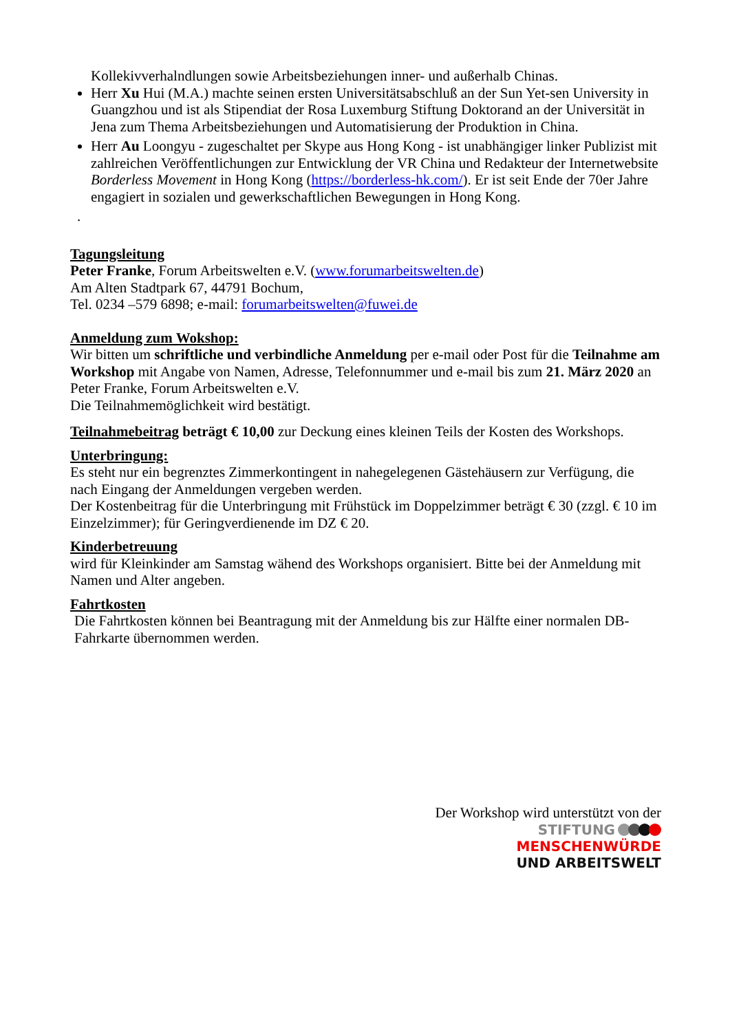Kollekivverhalndlungen sowie Arbeitsbeziehungen inner- und außerhalb Chinas.
Herr Xu Hui (M.A.) machte seinen ersten Universitätsabschluß an der Sun Yet-sen University in Guangzhou und ist als Stipendiat der Rosa Luxemburg Stiftung Doktorand an der Universität in Jena zum Thema Arbeitsbeziehungen und Automatisierung der Produktion in China.
Herr Au Loongyu - zugeschaltet per Skype aus Hong Kong - ist unabhängiger linker Publizist mit zahlreichen Veröffentlichungen zur Entwicklung der VR China und Redakteur der Internetwebsite Borderless Movement in Hong Kong (https://borderless-hk.com/). Er ist seit Ende der 70er Jahre engagiert in sozialen und gewerkschaftlichen Bewegungen in Hong Kong.
.
Tagungsleitung
Peter Franke, Forum Arbeitswelten e.V. (www.forumarbeitswelten.de)
Am Alten Stadtpark 67, 44791 Bochum,
Tel. 0234 –579 6898; e-mail: forumarbeitswelten@fuwei.de
Anmeldung zum Wokshop:
Wir bitten um schriftliche und verbindliche Anmeldung per e-mail oder Post für die Teilnahme am Workshop mit Angabe von Namen, Adresse, Telefonnummer und e-mail bis zum 21. März 2020 an Peter Franke, Forum Arbeitswelten e.V.
Die Teilnahmemöglichkeit wird bestätigt.
Teilnahmebeitrag beträgt € 10,00 zur Deckung eines kleinen Teils der Kosten des Workshops.
Unterbringung:
Es steht nur ein begrenztes Zimmerkontingent in nahegelegenen Gästehäusern zur Verfügung, die nach Eingang der Anmeldungen vergeben werden.
Der Kostenbeitrag für die Unterbringung mit Frühstück im Doppelzimmer beträgt € 30 (zzgl. € 10 im Einzelzimmer); für Geringverdienende im DZ € 20.
Kinderbetreuung
wird für Kleinkinder am Samstag wähend des Workshops organisiert. Bitte bei der Anmeldung mit Namen und Alter angeben.
Fahrtkosten
Die Fahrtkosten können bei Beantragung mit der Anmeldung bis zur Hälfte einer normalen DB-Fahrkarte übernommen werden.
Der Workshop wird unterstützt von der
STIFTUNG
MENSCHENWÜRDE
UND ARBEITSWELT